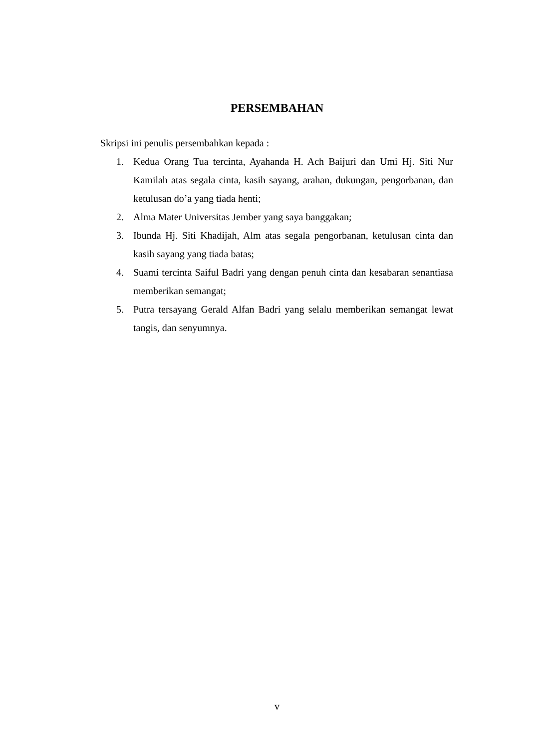PERSEMBAHAN
Skripsi ini penulis persembahkan kepada :
1. Kedua Orang Tua tercinta, Ayahanda H. Ach Baijuri dan Umi Hj. Siti Nur Kamilah atas segala cinta, kasih sayang, arahan, dukungan, pengorbanan, dan ketulusan do’a yang tiada henti;
2. Alma Mater Universitas Jember yang saya banggakan;
3. Ibunda Hj. Siti Khadijah, Alm atas segala pengorbanan, ketulusan cinta dan kasih sayang yang tiada batas;
4. Suami tercinta Saiful Badri yang dengan penuh cinta dan kesabaran senantiasa memberikan semangat;
5. Putra tersayang Gerald Alfan Badri yang selalu memberikan semangat lewat tangis, dan senyumnya.
v